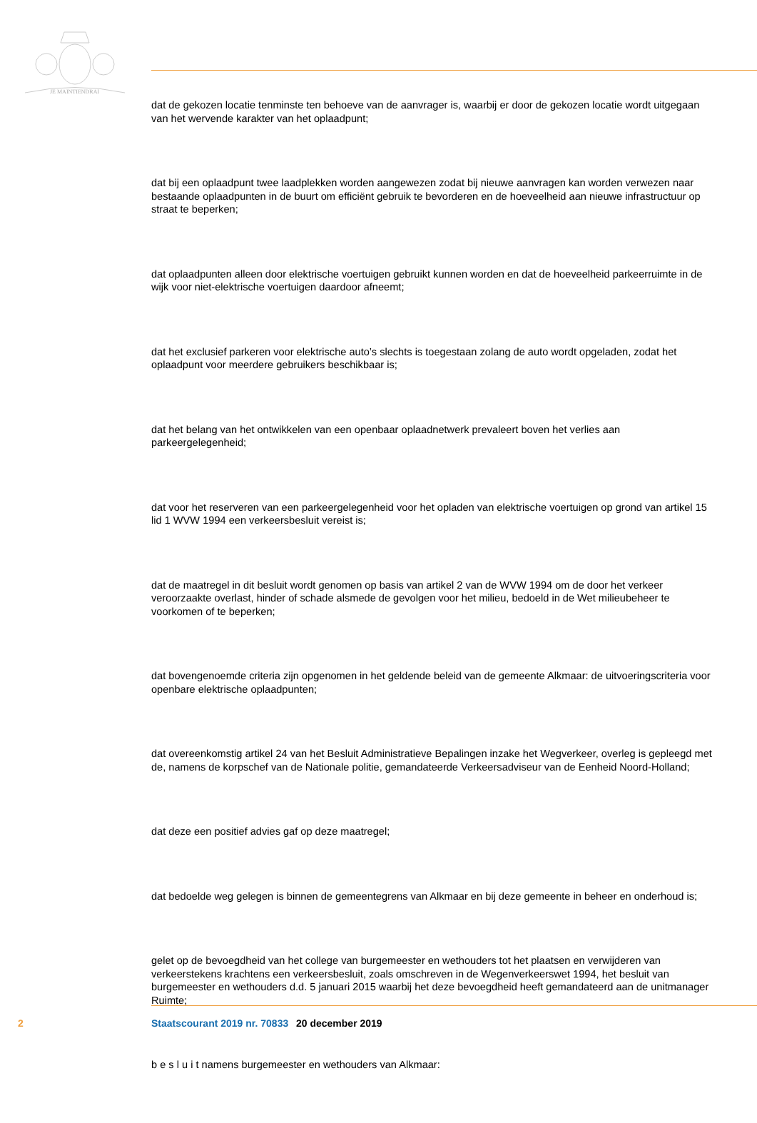JE MAINTIENDRAI
dat de gekozen locatie tenminste ten behoeve van de aanvrager is, waarbij er door de gekozen locatie wordt uitgegaan van het wervende karakter van het oplaadpunt;
dat bij een oplaadpunt twee laadplekken worden aangewezen zodat bij nieuwe aanvragen kan worden verwezen naar bestaande oplaadpunten in de buurt om efficiënt gebruik te bevorderen en de hoeveelheid aan nieuwe infrastructuur op straat te beperken;
dat oplaadpunten alleen door elektrische voertuigen gebruikt kunnen worden en dat de hoeveelheid parkeerruimte in de wijk voor niet-elektrische voertuigen daardoor afneemt;
dat het exclusief parkeren voor elektrische auto’s slechts is toegestaan zolang de auto wordt opgeladen, zodat het oplaadpunt voor meerdere gebruikers beschikbaar is;
dat het belang van het ontwikkelen van een openbaar oplaadnetwerk prevaleert boven het verlies aan parkeergelegenheid;
dat voor het reserveren van een parkeergelegenheid voor het opladen van elektrische voertuigen op grond van artikel 15 lid 1 WVW 1994 een verkeersbesluit vereist is;
dat de maatregel in dit besluit wordt genomen op basis van artikel 2 van de WVW 1994 om de door het verkeer veroorzaakte overlast, hinder of schade alsmede de gevolgen voor het milieu, bedoeld in de Wet milieubeheer te voorkomen of te beperken;
dat bovengenoemde criteria zijn opgenomen in het geldende beleid van de gemeente Alkmaar: de uitvoeringscriteria voor openbare elektrische oplaadpunten;
dat overeenkomstig artikel 24 van het Besluit Administratieve Bepalingen inzake het Wegverkeer, overleg is gepleegd met de, namens de korpschef van de Nationale politie, gemandateerde Verkeersadviseur van de Eenheid Noord-Holland;
dat deze een positief advies gaf op deze maatregel;
dat bedoelde weg gelegen is binnen de gemeentegrens van Alkmaar en bij deze gemeente in beheer en onderhoud is;
gelet op de bevoegdheid van het college van burgemeester en wethouders tot het plaatsen en verwijderen van verkeerstekens krachtens een verkeersbesluit, zoals omschreven in de Wegenverkeerswet 1994, het besluit van burgemeester en wethouders d.d. 5 januari 2015 waarbij het deze bevoegdheid heeft gemandateerd aan de unitmanager Ruimte;
b e s l u i t namens burgemeester en wethouders van Alkmaar:
2 Staatscourant 2019 nr. 70833 20 december 2019